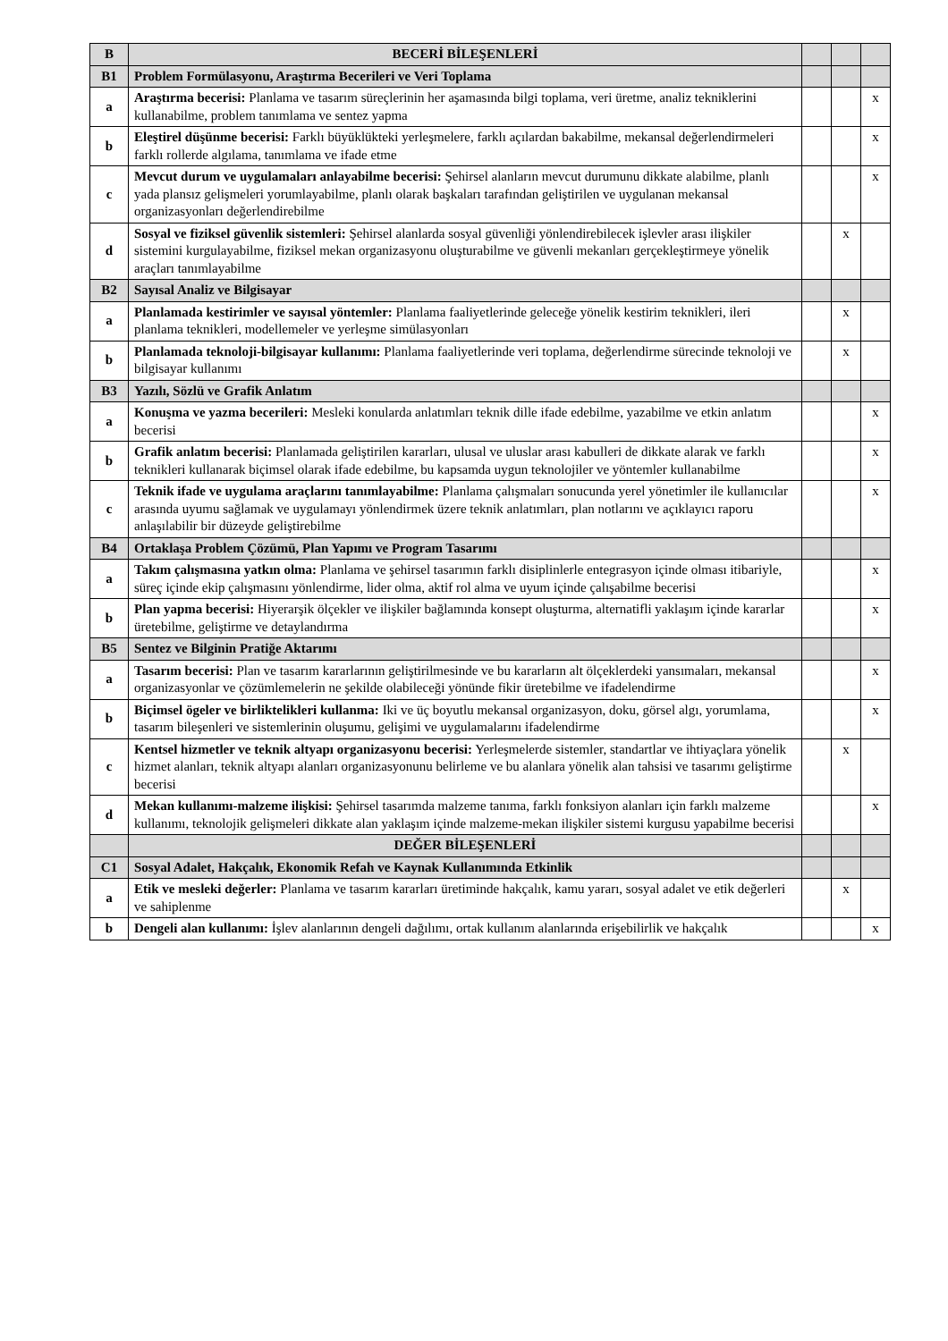| B | BECERİ BİLEŞENLERİ | | | |
| B1 | Problem Formülasyonu, Araştırma Becerileri ve Veri Toplama | | | |
| a | Araştırma becerisi: Planlama ve tasarım süreçlerinin her aşamasında bilgi toplama, veri üretme, analiz tekniklerini kullanabilme, problem tanımlama ve sentez yapma | | | x |
| b | Eleştirel düşünme becerisi: Farklı büyüklükteki yerleşmelere, farklı açılardan bakabilme, mekansal değerlendirmeleri farklı rollerde algılama, tanımlama ve ifade etme | | | x |
| c | Mevcut durum ve uygulamaları anlayabilme becerisi: Şehirsel alanların mevcut durumunu dikkate alabilme, planlı yada plansız gelişmeleri yorumlayabilme, planlı olarak başkaları tarafından geliştirilen ve uygulanan mekansal organizasyonları değerlendirebilme | | | x |
| d | Sosyal ve fiziksel güvenlik sistemleri: Şehirsel alanlarda sosyal güvenliği yönlendirebilecek işlevler arası ilişkiler sistemini kurgulayabilme, fiziksel mekan organizasyonu oluşturabilme ve güvenli mekanları gerçekleştirmeye yönelik araçları tanımlayabilme | | x | |
| B2 | Sayısal Analiz ve Bilgisayar | | | |
| a | Planlamada kestirimler ve sayısal yöntemler: Planlama faaliyetlerinde geleceğe yönelik kestirim teknikleri, ileri planlama teknikleri, modellemeler ve yerleşme simülasyonları | | x | |
| b | Planlamada teknoloji-bilgisayar kullanımı: Planlama faaliyetlerinde veri toplama, değerlendirme sürecinde teknoloji ve bilgisayar kullanımı | | x | |
| B3 | Yazılı, Sözlü ve Grafik Anlatım | | | |
| a | Konuşma ve yazma becerileri: Mesleki konularda anlatımları teknik dille ifade edebilme, yazabilme ve etkin anlatım becerisi | | | x |
| b | Grafik anlatım becerisi: Planlamada geliştirilen kararları, ulusal ve uluslar arası kabulleri de dikkate alarak ve farklı teknikleri kullanarak biçimsel olarak ifade edebilme, bu kapsamda uygun teknolojiler ve yöntemler kullanabilme | | | x |
| c | Teknik ifade ve uygulama araçlarını tanımlayabilme: Planlama çalışmaları sonucunda yerel yönetimler ile kullanıcılar arasında uyumu sağlamak ve uygulamayı yönlendirmek üzere teknik anlatımları, plan notlarını ve açıklayıcı raporu anlaşılabilir bir düzeyde geliştirebilme | | | x |
| B4 | Ortaklaşa Problem Çözümü, Plan Yapımı ve Program Tasarımı | | | |
| a | Takım çalışmasına yatkın olma: Planlama ve şehirsel tasarımın farklı disiplinlerle entegrasyon içinde olması itibariyle, süreç içinde ekip çalışmasını yönlendirme, lider olma, aktif rol alma ve uyum içinde çalışabilme becerisi | | | x |
| b | Plan yapma becerisi: Hiyerarşik ölçekler ve ilişkiler bağlamında konsept oluşturma, alternatifli yaklaşım içinde kararlar üretebilme, geliştirme ve detaylandırma | | | x |
| B5 | Sentez ve Bilginin Pratiğe Aktarımı | | | |
| a | Tasarım becerisi: Plan ve tasarım kararlarının geliştirilmesinde ve bu kararların alt ölçeklerdeki yansımaları, mekansal organizasyonlar ve çözümlemelerin ne şekilde olabileceği yönünde fikir üretebilme ve ifadelendirme | | | x |
| b | Biçimsel ögeler ve birliktelikleri kullanma: Iki ve üç boyutlu mekansal organizasyon, doku, görsel algı, yorumlama, tasarım bileşenleri ve sistemlerinin oluşumu, gelişimi ve uygulamalarını ifadelendirme | | | x |
| c | Kentsel hizmetler ve teknik altyapı organizasyonu becerisi: Yerleşmelerde sistemler, standartlar ve ihtiyaçlara yönelik hizmet alanları, teknik altyapı alanları organizasyonunu belirleme ve bu alanlara yönelik alan tahsisi ve tasarımı geliştirme becerisi | | x | |
| d | Mekan kullanımı-malzeme ilişkisi: Şehirsel tasarımda malzeme tanıma, farklı fonksiyon alanları için farklı malzeme kullanımı, teknolojik gelişmeleri dikkate alan yaklaşım içinde malzeme-mekan ilişkiler sistemi kurgusu yapabilme becerisi | | | x |
| | DEĞER BİLEŞENLERİ | | | |
| C1 | Sosyal Adalet, Hakçalık, Ekonomik Refah ve Kaynak Kullanımında Etkinlik | | | |
| a | Etik ve mesleki değerler: Planlama ve tasarım kararları üretiminde hakçalık, kamu yararı, sosyal adalet ve etik değerleri ve sahiplenme | | x | |
| b | Dengeli alan kullanımı: İşlev alanlarının dengeli dağılımı, ortak kullanım alanlarında erişebilirlik ve hakçalık | | | x |